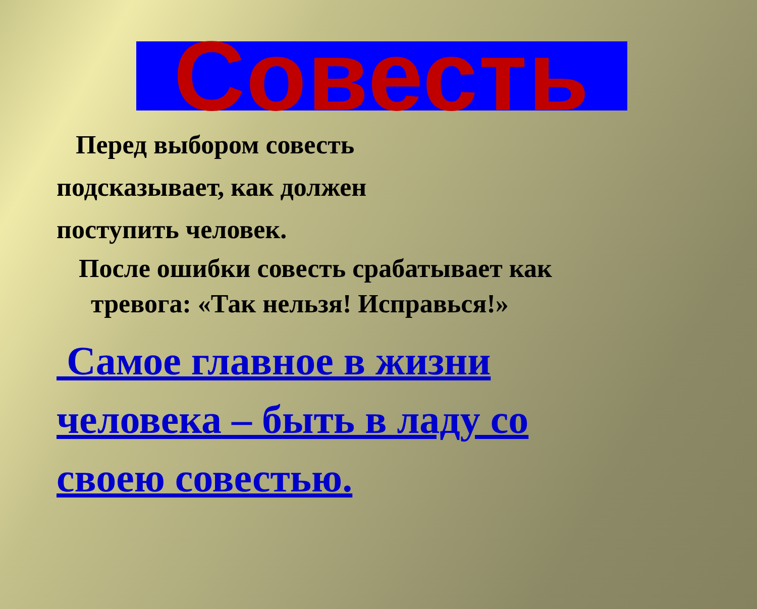Совесть
Перед выбором совесть
подсказывает, как должен
поступить человек.
После ошибки совесть срабатывает как
тревога: «Так нельзя! Исправься!»
Самое главное в жизни
человека – быть в ладу со
своею совестью.